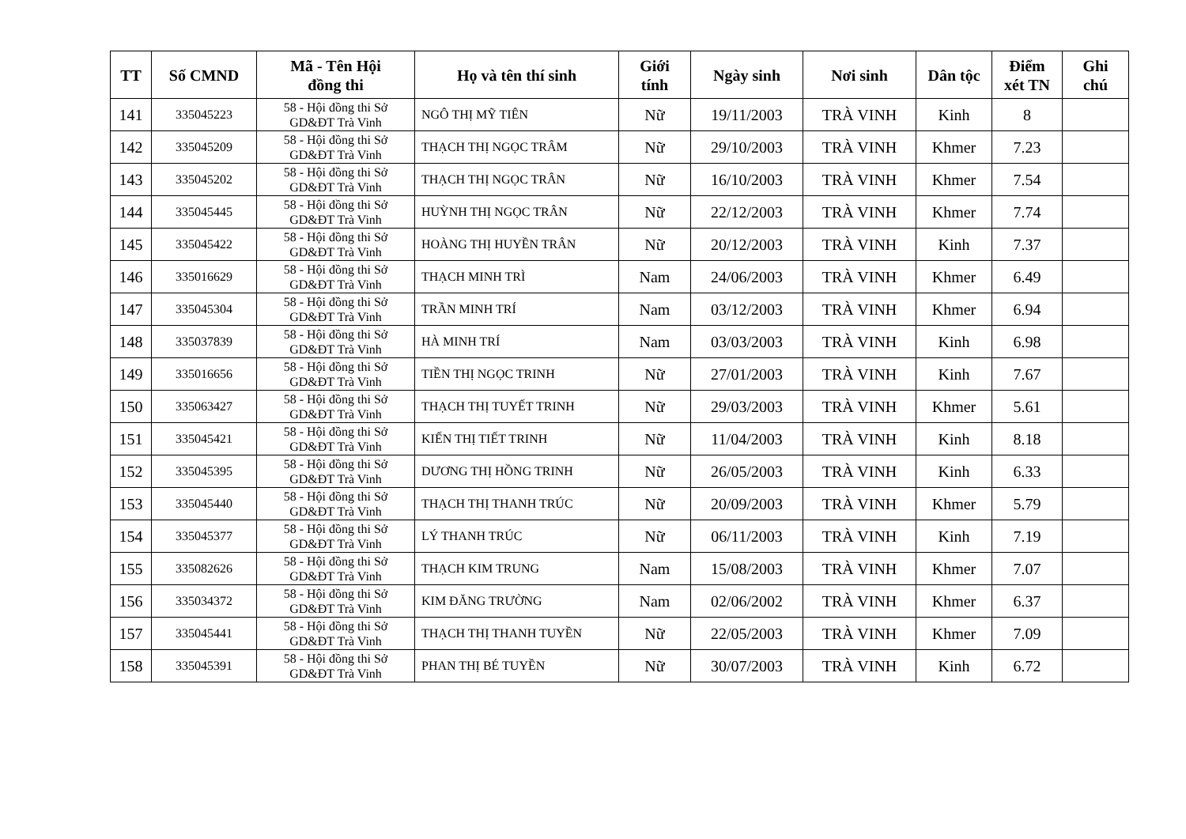| TT | Số CMND | Mã - Tên Hội đồng thi | Họ và tên thí sinh | Giới tính | Ngày sinh | Nơi sinh | Dân tộc | Điểm xét TN | Ghi chú |
| --- | --- | --- | --- | --- | --- | --- | --- | --- | --- |
| 141 | 335045223 | 58 - Hội đồng thi Sở GD&ĐT Trà Vinh | NGÔ THỊ MỸ TIÊN | Nữ | 19/11/2003 | TRÀ VINH | Kinh | 8 | |
| 142 | 335045209 | 58 - Hội đồng thi Sở GD&ĐT Trà Vinh | THẠCH THỊ NGỌC TRÂM | Nữ | 29/10/2003 | TRÀ VINH | Khmer | 7.23 | |
| 143 | 335045202 | 58 - Hội đồng thi Sở GD&ĐT Trà Vinh | THẠCH THỊ NGỌC TRÂN | Nữ | 16/10/2003 | TRÀ VINH | Khmer | 7.54 | |
| 144 | 335045445 | 58 - Hội đồng thi Sở GD&ĐT Trà Vinh | HUỲNH THỊ NGỌC TRÂN | Nữ | 22/12/2003 | TRÀ VINH | Khmer | 7.74 | |
| 145 | 335045422 | 58 - Hội đồng thi Sở GD&ĐT Trà Vinh | HOÀNG THỊ HUYỀN TRÂN | Nữ | 20/12/2003 | TRÀ VINH | Kinh | 7.37 | |
| 146 | 335016629 | 58 - Hội đồng thi Sở GD&ĐT Trà Vinh | THẠCH MINH TRÌ | Nam | 24/06/2003 | TRÀ VINH | Khmer | 6.49 | |
| 147 | 335045304 | 58 - Hội đồng thi Sở GD&ĐT Trà Vinh | TRẦN MINH TRÍ | Nam | 03/12/2003 | TRÀ VINH | Khmer | 6.94 | |
| 148 | 335037839 | 58 - Hội đồng thi Sở GD&ĐT Trà Vinh | HÀ MINH TRÍ | Nam | 03/03/2003 | TRÀ VINH | Kinh | 6.98 | |
| 149 | 335016656 | 58 - Hội đồng thi Sở GD&ĐT Trà Vinh | TIỀN THỊ NGỌC TRINH | Nữ | 27/01/2003 | TRÀ VINH | Kinh | 7.67 | |
| 150 | 335063427 | 58 - Hội đồng thi Sở GD&ĐT Trà Vinh | THẠCH THỊ TUYẾT TRINH | Nữ | 29/03/2003 | TRÀ VINH | Khmer | 5.61 | |
| 151 | 335045421 | 58 - Hội đồng thi Sở GD&ĐT Trà Vinh | KIẾN THỊ TIẾT TRINH | Nữ | 11/04/2003 | TRÀ VINH | Kinh | 8.18 | |
| 152 | 335045395 | 58 - Hội đồng thi Sở GD&ĐT Trà Vinh | DƯƠNG THỊ HỒNG TRINH | Nữ | 26/05/2003 | TRÀ VINH | Kinh | 6.33 | |
| 153 | 335045440 | 58 - Hội đồng thi Sở GD&ĐT Trà Vinh | THẠCH THỊ THANH TRÚC | Nữ | 20/09/2003 | TRÀ VINH | Khmer | 5.79 | |
| 154 | 335045377 | 58 - Hội đồng thi Sở GD&ĐT Trà Vinh | LÝ THANH TRÚC | Nữ | 06/11/2003 | TRÀ VINH | Kinh | 7.19 | |
| 155 | 335082626 | 58 - Hội đồng thi Sở GD&ĐT Trà Vinh | THẠCH KIM TRUNG | Nam | 15/08/2003 | TRÀ VINH | Khmer | 7.07 | |
| 156 | 335034372 | 58 - Hội đồng thi Sở GD&ĐT Trà Vinh | KIM ĐĂNG TRƯỜNG | Nam | 02/06/2002 | TRÀ VINH | Khmer | 6.37 | |
| 157 | 335045441 | 58 - Hội đồng thi Sở GD&ĐT Trà Vinh | THẠCH THỊ THANH TUYỀN | Nữ | 22/05/2003 | TRÀ VINH | Khmer | 7.09 | |
| 158 | 335045391 | 58 - Hội đồng thi Sở GD&ĐT Trà Vinh | PHAN THỊ BÉ TUYỀN | Nữ | 30/07/2003 | TRÀ VINH | Kinh | 6.72 | |